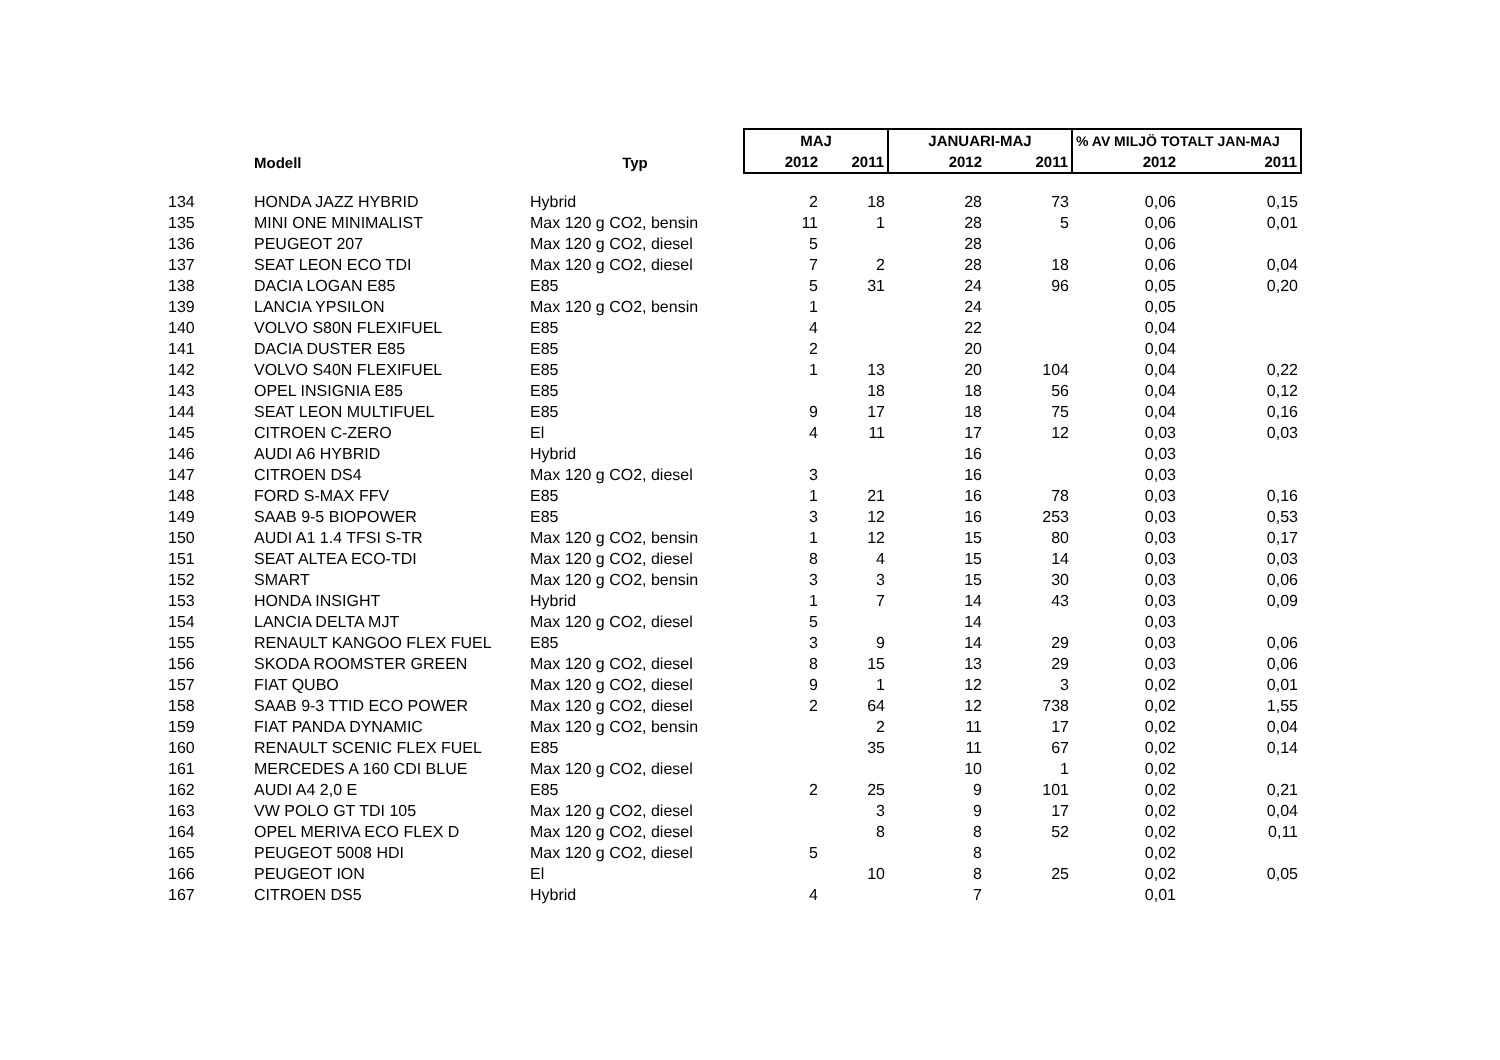| | | | MAJ | | JANUARI-MAJ | | % AV MILJÖ TOTALT JAN-MAJ | |
| --- | --- | --- | --- | --- | --- | --- | --- | --- |
| | Modell | Typ | 2012 | 2011 | 2012 | 2011 | 2012 | 2011 |
| 134 | HONDA JAZZ HYBRID | Hybrid | 2 | 18 | 28 | 73 | 0,06 | 0,15 |
| 135 | MINI ONE MINIMALIST | Max 120 g CO2, bensin | 11 | 1 | 28 | 5 | 0,06 | 0,01 |
| 136 | PEUGEOT 207 | Max 120 g CO2, diesel | 5 | | 28 | | 0,06 | |
| 137 | SEAT LEON ECO TDI | Max 120 g CO2, diesel | 7 | 2 | 28 | 18 | 0,06 | 0,04 |
| 138 | DACIA LOGAN E85 | E85 | 5 | 31 | 24 | 96 | 0,05 | 0,20 |
| 139 | LANCIA YPSILON | Max 120 g CO2, bensin | 1 | | 24 | | 0,05 | |
| 140 | VOLVO S80N FLEXIFUEL | E85 | 4 | | 22 | | 0,04 | |
| 141 | DACIA DUSTER E85 | E85 | 2 | | 20 | | 0,04 | |
| 142 | VOLVO S40N FLEXIFUEL | E85 | 1 | 13 | 20 | 104 | 0,04 | 0,22 |
| 143 | OPEL INSIGNIA E85 | E85 | | 18 | 18 | 56 | 0,04 | 0,12 |
| 144 | SEAT LEON MULTIFUEL | E85 | 9 | 17 | 18 | 75 | 0,04 | 0,16 |
| 145 | CITROEN C-ZERO | El | 4 | 11 | 17 | 12 | 0,03 | 0,03 |
| 146 | AUDI A6 HYBRID | Hybrid | | | 16 | | 0,03 | |
| 147 | CITROEN DS4 | Max 120 g CO2, diesel | 3 | | 16 | | 0,03 | |
| 148 | FORD S-MAX FFV | E85 | 1 | 21 | 16 | 78 | 0,03 | 0,16 |
| 149 | SAAB 9-5 BIOPOWER | E85 | 3 | 12 | 16 | 253 | 0,03 | 0,53 |
| 150 | AUDI A1 1.4 TFSI S-TR | Max 120 g CO2, bensin | 1 | 12 | 15 | 80 | 0,03 | 0,17 |
| 151 | SEAT ALTEA ECO-TDI | Max 120 g CO2, diesel | 8 | 4 | 15 | 14 | 0,03 | 0,03 |
| 152 | SMART | Max 120 g CO2, bensin | 3 | 3 | 15 | 30 | 0,03 | 0,06 |
| 153 | HONDA INSIGHT | Hybrid | 1 | 7 | 14 | 43 | 0,03 | 0,09 |
| 154 | LANCIA DELTA MJT | Max 120 g CO2, diesel | 5 | | 14 | | 0,03 | |
| 155 | RENAULT KANGOO FLEX FUEL | E85 | 3 | 9 | 14 | 29 | 0,03 | 0,06 |
| 156 | SKODA ROOMSTER GREEN | Max 120 g CO2, diesel | 8 | 15 | 13 | 29 | 0,03 | 0,06 |
| 157 | FIAT QUBO | Max 120 g CO2, diesel | 9 | 1 | 12 | 3 | 0,02 | 0,01 |
| 158 | SAAB 9-3 TTID ECO POWER | Max 120 g CO2, diesel | 2 | 64 | 12 | 738 | 0,02 | 1,55 |
| 159 | FIAT PANDA DYNAMIC | Max 120 g CO2, bensin | | 2 | 11 | 17 | 0,02 | 0,04 |
| 160 | RENAULT SCENIC FLEX FUEL | E85 | | 35 | 11 | 67 | 0,02 | 0,14 |
| 161 | MERCEDES A 160 CDI BLUE | Max 120 g CO2, diesel | | | 10 | 1 | 0,02 | |
| 162 | AUDI A4 2,0 E | E85 | 2 | 25 | 9 | 101 | 0,02 | 0,21 |
| 163 | VW POLO GT TDI 105 | Max 120 g CO2, diesel | | 3 | 9 | 17 | 0,02 | 0,04 |
| 164 | OPEL MERIVA ECO FLEX D | Max 120 g CO2, diesel | | 8 | 8 | 52 | 0,02 | 0,11 |
| 165 | PEUGEOT 5008 HDI | Max 120 g CO2, diesel | 5 | | 8 | | 0,02 | |
| 166 | PEUGEOT ION | El | | 10 | 8 | 25 | 0,02 | 0,05 |
| 167 | CITROEN DS5 | Hybrid | 4 | | 7 | | 0,01 | |